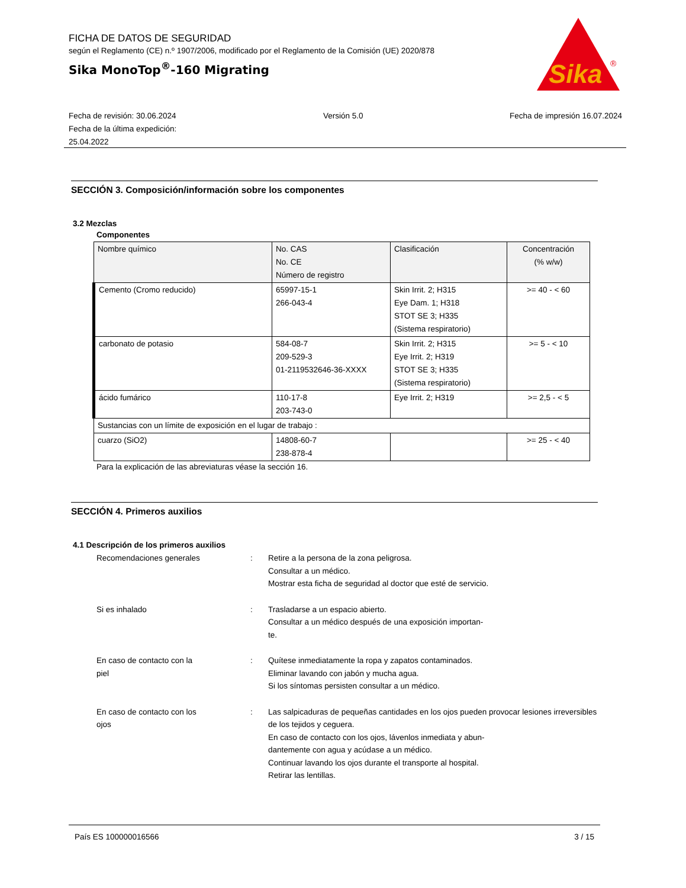FICHA DE DATOS DE SEGURIDAD
según el Reglamento (CE) n.º 1907/2006, modificado por el Reglamento de la Comisión (UE) 2020/878
Sika MonoTop<sup>®</sup>-160 Migrating
Sika
®
Fecha de revisión: 30.06.2024
Fecha de la última expedición:
25.04.2022
Versión 5.0 Fecha de impresión 16.07.2024
SECCIÓN 3. Composición/información sobre los componentes
3.2 Mezclas
Componentes
| Nombre químico | No. CAS No. CE Número de registro | Clasificación | Concentración (% w/w) |
| --- | --- | --- | --- |
| Cemento (Cromo reducido) | 65997-15-1 266-043-4 | Skin Irrit. 2; H315 Eye Dam. 1; H318 STOT SE 3; H335 (Sistema respiratorio) | >= 40 - < 60 |
| carbonato de potasio | 584-08-7 209-529-3 01-2119532646-36-XXXX | Skin Irrit. 2; H315 Eye Irrit. 2; H319 STOT SE 3; H335 (Sistema respiratorio) | >= 5 - < 10 |
| ácido fumárico | 110-17-8 203-743-0 | Eye Irrit. 2; H319 | >= 2,5 - < 5 |
| Sustancias con un límite de exposición en el lugar de trabajo : | | | |
| cuarzo (SiO2) | 14808-60-7 238-878-4 | | >= 25 - < 40 |
Para la explicación de las abreviaturas véase la sección 16.
SECCIÓN 4. Primeros auxilios
4.1 Descripción de los primeros auxilios
Recomendaciones generales
:
Retire a la persona de la zona peligrosa.
Consultar a un médico.
Mostrar esta ficha de seguridad al doctor que esté de servicio.
Si es inhalado
:
Trasladarse a un espacio abierto.
Consultar a un médico después de una exposición importan-
te.
En caso de contacto con la
piel
:
Quítese inmediatamente la ropa y zapatos contaminados.
Eliminar lavando con jabón y mucha agua.
Si los síntomas persisten consultar a un médico.
En caso de contacto con los
ojos
:
Las salpicaduras de pequeñas cantidades en los ojos pueden provocar lesiones irreversibles de los tejidos y ceguera.
En caso de contacto con los ojos, lávenlos inmediata y abun-
dantemente con agua y acúdase a un médico.
Continuar lavando los ojos durante el transporte al hospital.
Retirar las lentillas.
País ES 100000016566 3 / 15